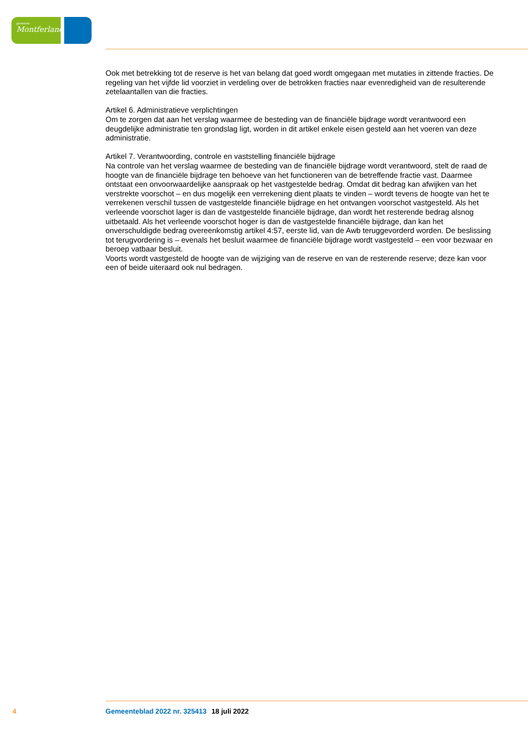gemeente
Montferland
Ook met betrekking tot de reserve is het van belang dat goed wordt omgegaan met mutaties in zittende fracties. De regeling van het vijfde lid voorziet in verdeling over de betrokken fracties naar evenredigheid van de resulterende zetelaantallen van die fracties.
Artikel 6. Administratieve verplichtingen
Om te zorgen dat aan het verslag waarmee de besteding van de financiële bijdrage wordt verantwoord een deugdelijke administratie ten grondslag ligt, worden in dit artikel enkele eisen gesteld aan het voeren van deze administratie.
Artikel 7. Verantwoording, controle en vaststelling financiële bijdrage
Na controle van het verslag waarmee de besteding van de financiële bijdrage wordt verantwoord, stelt de raad de hoogte van de financiële bijdrage ten behoeve van het functioneren van de betreffende fractie vast. Daarmee ontstaat een onvoorwaardelijke aanspraak op het vastgestelde bedrag. Omdat dit bedrag kan afwijken van het verstrekte voorschot – en dus mogelijk een verrekening dient plaats te vinden – wordt tevens de hoogte van het te verrekenen verschil tussen de vastgestelde financiële bijdrage en het ontvangen voorschot vastgesteld. Als het verleende voorschot lager is dan de vastgestelde financiële bijdrage, dan wordt het resterende bedrag alsnog uitbetaald. Als het verleende voorschot hoger is dan de vastgestelde financiële bijdrage, dan kan het onverschuldigde bedrag overeenkomstig artikel 4:57, eerste lid, van de Awb teruggevorderd worden. De beslissing tot terugvordering is – evenals het besluit waarmee de financiële bijdrage wordt vastgesteld – een voor bezwaar en beroep vatbaar besluit.
Voorts wordt vastgesteld de hoogte van de wijziging van de reserve en van de resterende reserve; deze kan voor een of beide uiteraard ook nul bedragen.
4 Gemeenteblad 2022 nr. 325413 18 juli 2022